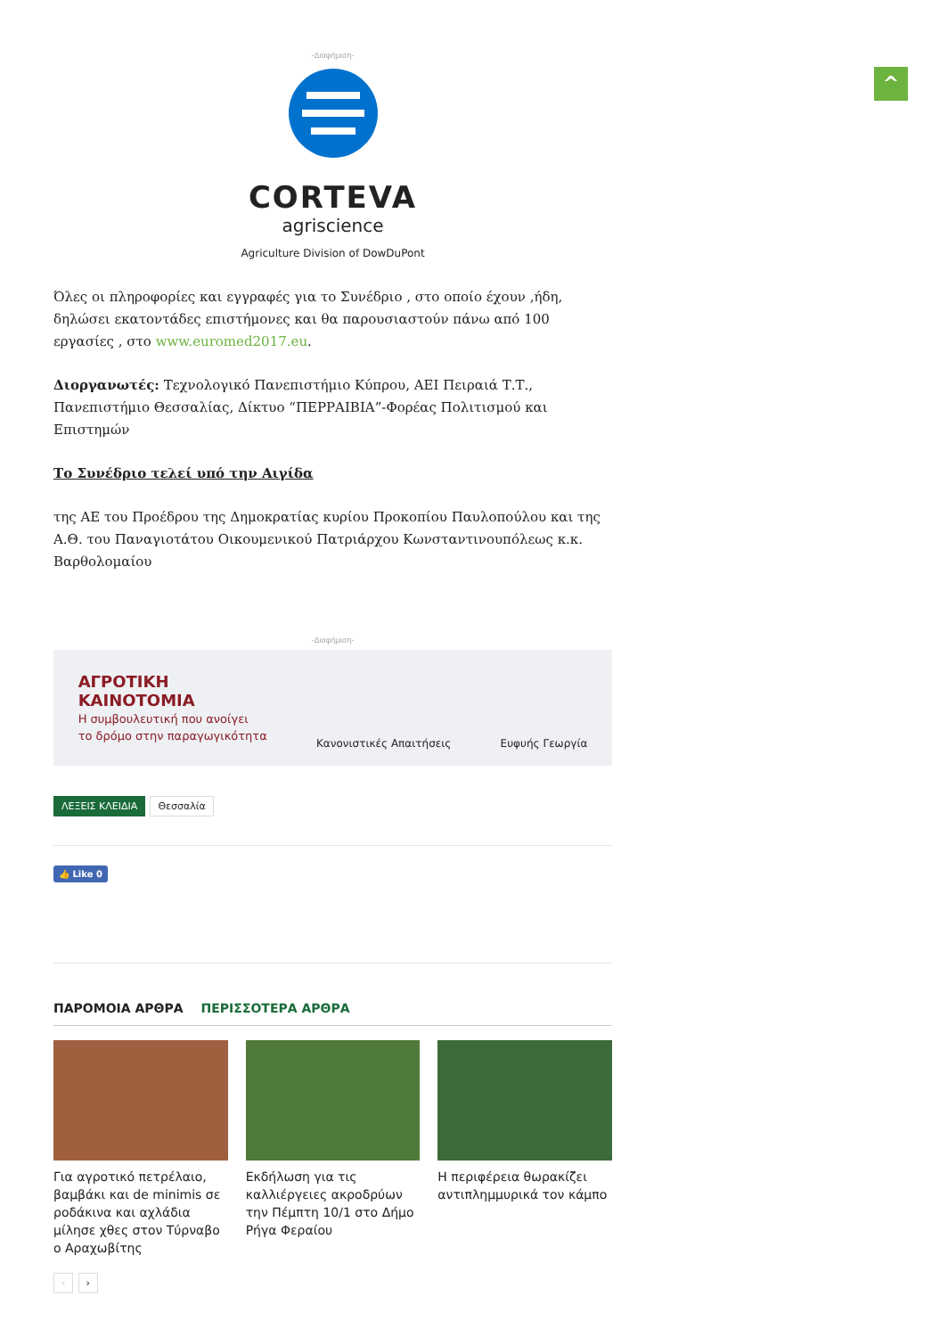^
-Διαφήμιση-
CORTEVA
agriscience
Agriculture Division of DowDuPont
Όλες οι πληροφορίες και εγγραφές για το Συνέδριο , στο οποίο έχουν ,ήδη, δηλώσει εκατοντάδες επιστήμονες και θα παρουσιαστούν πάνω από 100 εργασίες , στο www.euromed2017.eu.
Διοργανωτές: Τεχνολογικό Πανεπιστήμιο Κύπρου, ΑΕΙ Πειραιά Τ.Τ., Πανεπιστήμιο Θεσσαλίας, Δίκτυο “ΠΕΡΡΑΙΒΙΑ”-Φορέας Πολιτισμού και Επιστημών
Το Συνέδριο τελεί υπό την Αιγίδα
της ΑΕ του Προέδρου της Δημοκρατίας κυρίου Προκοπίου Παυλοπούλου και της Α.Θ. του Παναγιοτάτου Οικουμενικού Πατριάρχου Κωνσταντινουπόλεως κ.κ. Βαρθολομαίου
-Διαφήμιση-
ΑΓΡΟΤΙΚΗ
ΚΑΙΝΟΤΟΜΙΑ
Η συμβουλευτική που ανοίγει
το δρόμο στην παραγωγικότητα
Κανονιστικές Απαιτήσεις Ευφυής Γεωργία
ΛΕΞΕΙΣ ΚΛΕΙΔΙΑ Θεσσαλία
👍 Like 0
ΠΑΡΟΜΟΙΑ ΑΡΘΡΑ ΠΕΡΙΣΣΟΤΕΡΑ ΑΡΘΡΑ
Για αγροτικό πετρέλαιο, βαμβάκι και de minimis σε ροδάκινα και αχλάδια μίλησε χθες στον Τύρναβο ο Αραχωβίτης
Εκδήλωση για τις καλλιέργειες ακροδρύων την Πέμπτη 10/1 στο Δήμο Ρήγα Φεραίου
Η περιφέρεια θωρακίζει αντιπλημμυρικά τον κάμπο
‹ ›